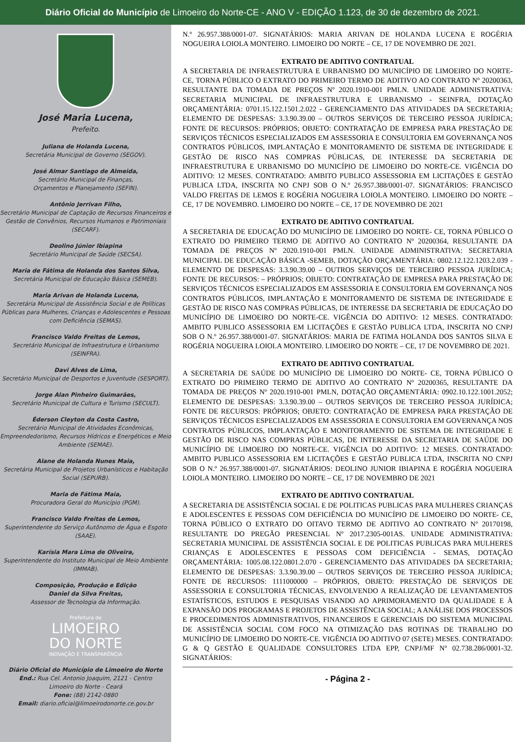Diário Oficial do Município de Limoeiro do Norte-CE - ANO V - EDIÇÃO 1.123, de 30 de dezembro de 2021.
José Maria Lucena,
Prefeito.
Juliana de Holanda Lucena,
Secretária Municipal de Governo (SEGOV).
José Almar Santiago de Almeida,
Secretário Municipal de Finanças,
Orçamentos e Planejamento (SEFIN).
Antônio Jerrivan Filho,
Secretário Municipal de Captação de Recursos Financeiros e Gestão de Convênios, Recursos Humanos e Patrimoniais (SECARF).
Deolino Júnior Ibiapina
Secretário Municipal de Saúde (SECSA).
Maria de Fátima de Holanda dos Santos Silva,
Secretária Municipal de Educação Básica (SEMEB).
Maria Arivan de Holanda Lucena,
Secretária Municipal de Assistência Social e de Políticas Públicas para Mulheres, Crianças e Adolescentes e Pessoas com Deficiência (SEMAS).
Francisco Valdo Freitas de Lemos,
Secretário Municipal de Infraestrutura e Urbanismo (SEINFRA).
Davi Alves de Lima,
Secretário Municipal de Desportos e Juventude (SESPORT).
Jorge Alan Pinheiro Guimarães,
Secretário Municipal de Cultura e Turismo (SECULT).
Éderson Cleyton da Costa Castro,
Secretário Municipal de Atividades Econômicas, Empreendedorismo, Recursos Hídricos e Energéticos e Meio Ambiente (SEMAE).
Alane de Holanda Nunes Maia,
Secretária Municipal de Projetos Urbanísticos e Habitação Social (SEPURB).
Maria de Fátima Maia,
Procuradora Geral do Município (PGM).
Francisco Valdo Freitas de Lemos,
Superintendente do Serviço Autônomo de Água e Esgoto (SAAE).
Karísia Mara Lima de Oliveira,
Superintendente do Instituto Municipal de Meio Ambiente (IMMAB).
Composição, Produção e Edição
Daniel da Silva Freitas,
Assessor de Tecnologia da Informação.
Prefeitura de
LIMOEIRO
DO NORTE
INOVAÇÃO E TRANSPARÊNCIA
Diário Oficial do Município de Limoeiro do Norte
End.: Rua Cel. Antonio Joaquim, 2121 - Centro
Limoeiro do Norte - Ceará
Fone: (88) 2142-0880
Email: diario.oficial@limoeirodonorte.ce.gov.br
N.º 26.957.388/0001-07. SIGNATÁRIOS: MARIA ARIVAN DE HOLANDA LUCENA E ROGÉRIA NOGUEIRA LOIOLA MONTEIRO. LIMOEIRO DO NORTE – CE, 17 DE NOVEMBRO DE 2021.
EXTRATO DE ADITIVO CONTRATUAL
A SECRETARIA DE INFRAESTRUTURA E URBANISMO DO MUNICÍPIO DE LIMOEIRO DO NORTE- CE, TORNA PÚBLICO O EXTRATO DO PRIMEIRO TERMO DE ADITIVO AO CONTRATO Nº 20200363, RESULTANTE DA TOMADA DE PREÇOS Nº 2020.1910-001 PMLN. UNIDADE ADMINISTRATIVA: SECRETARIA MUNICIPAL DE INFRAESTRUTURA E URBANISMO - SEINFRA, DOTAÇÃO ORÇAMENTÁRIA: 0701.15.122.1501.2.022 - GERENCIAMENTO DAS ATIVIDADES DA SECRETARIA; ELEMENTO DE DESPESAS: 3.3.90.39.00 – OUTROS SERVIÇOS DE TERCEIRO PESSOA JURÍDICA; FONTE DE RECURSOS: PRÓPRIOS; OBJETO: CONTRATAÇÃO DE EMPRESA PARA PRESTAÇÃO DE SERVIÇOS TÉCNICOS ESPECIALIZADOS EM ASSESSORIA E CONSULTORIA EM GOVERNANÇA NOS CONTRATOS PÚBLICOS, IMPLANTAÇÃO E MONITORAMENTO DE SISTEMA DE INTEGRIDADE E GESTÃO DE RISCO NAS COMPRAS PÚBLICAS, DE INTERESSE DA SECRETARIA DE INFRAESTRUTURA E URBANISMO DO MUNICÍPIO DE LIMOEIRO DO NORTE-CE. VIGÊNCIA DO ADITIVO: 12 MESES. CONTRATADO: AMBITO PUBLICO ASSESSORIA EM LICITAÇÕES E GESTÃO PUBLICA LTDA, INSCRITA NO CNPJ SOB O N.º 26.957.388/0001-07. SIGNATÁRIOS: FRANCISCO VALDO FREITAS DE LEMOS E ROGÉRIA NOGUEIRA LOIOLA MONTEIRO. LIMOEIRO DO NORTE – CE, 17 DE NOVEMBRO. LIMOEIRO DO NORTE – CE, 17 DE NOVEMBRO DE 2021
EXTRATO DE ADITIVO CONTRATUAL
A SECRETARIA DE EDUCAÇÃO DO MUNICÍPIO DE LIMOEIRO DO NORTE- CE, TORNA PÚBLICO O EXTRATO DO PRIMEIRO TERMO DE ADITIVO AO CONTRATO Nº 20200364, RESULTANTE DA TOMADA DE PREÇOS Nº 2020.1910-001 PMLN. UNIDADE ADMINISTRATIVA: SECRETARIA MUNICIPAL DE EDUCAÇÃO BÁSICA -SEMEB, DOTAÇÃO ORÇAMENTÁRIA: 0802.12.122.1203.2.039 - ELEMENTO DE DESPESAS: 3.3.90.39.00 – OUTROS SERVIÇOS DE TERCEIRO PESSOA JURÍDICA; FONTE DE RECURSOS: – PRÓPRIOS; OBJETO: CONTRATAÇÃO DE EMPRESA PARA PRESTAÇÃO DE SERVIÇOS TÉCNICOS ESPECIALIZADOS EM ASSESSORIA E CONSULTORIA EM GOVERNANÇA NOS CONTRATOS PÚBLICOS, IMPLANTAÇÃO E MONITORAMENTO DE SISTEMA DE INTEGRIDADE E GESTÃO DE RISCO NAS COMPRAS PÚBLICAS, DE INTERESSE DA SECRETARIA DE EDUCAÇÃO DO MUNICÍPIO DE LIMOEIRO DO NORTE-CE. VIGÊNCIA DO ADITIVO: 12 MESES. CONTRATADO: AMBITO PUBLICO ASSESSORIA EM LICITAÇÕES E GESTÃO PUBLICA LTDA, INSCRITA NO CNPJ SOB O N.º 26.957.388/0001-07. SIGNATÁRIOS: MARIA DE FATIMA HOLANDA DOS SANTOS SILVA E ROGÉRIA NOGUEIRA LOIOLA MONTEIRO. LIMOEIRO DO NORTE – CE, 17 DE NOVEMBRO DE 2021.
EXTRATO DE ADITIVO CONTRATUAL
A SECRETARIA DE SAÚDE DO MUNICÍPIO DE LIMOEIRO DO NORTE- CE, TORNA PÚBLICO O EXTRATO DO PRIMEIRO TERMO DE ADITIVO AO CONTRATO Nº 20200365, RESULTANTE DA TOMADA DE PREÇOS Nº 2020.1910-001 PMLN, DOTAÇÃO ORÇAMENTÁRIA: 0902.10.122.1001.2052; ELEMENTO DE DESPESAS: 3.3.90.39.00 – OUTROS SERVIÇOS DE TERCEIRO PESSOA JURÍDICA; FONTE DE RECURSOS: PRÓPRIOS; OBJETO: CONTRATAÇÃO DE EMPRESA PARA PRESTAÇÃO DE SERVIÇOS TÉCNICOS ESPECIALIZADOS EM ASSESSORIA E CONSULTORIA EM GOVERNANÇA NOS CONTRATOS PÚBLICOS, IMPLANTAÇÃO E MONITORAMENTO DE SISTEMA DE INTEGRIDADE E GESTÃO DE RISCO NAS COMPRAS PÚBLICAS, DE INTERESSE DA SECRETARIA DE SAÚDE DO MUNICÍPIO DE LIMOEIRO DO NORTE-CE. VIGÊNCIA DO ADITIVO: 12 MESES. CONTRATADO: AMBITO PUBLICO ASSESSORIA EM LICITAÇÕES E GESTÃO PUBLICA LTDA, INSCRITA NO CNPJ SOB O N.º 26.957.388/0001-07. SIGNATÁRIOS: DEOLINO JUNIOR IBIAPINA E ROGÉRIA NOGUEIRA LOIOLA MONTEIRO. LIMOEIRO DO NORTE – CE, 17 DE NOVEMBRO DE 2021
EXTRATO DE ADITIVO CONTRATUAL
A SECRETARIA DE ASSISTÊNCIA SOCIAL E DE POLITICAS PUBLICAS PARA MULHERES CRIANÇAS E ADOLESCENTES E PESSOAS COM DEFICIÊNCIA DO MUNICÍPIO DE LIMOEIRO DO NORTE- CE, TORNA PÚBLICO O EXTRATO DO OITAVO TERMO DE ADITIVO AO CONTRATO Nº 20170198, RESULTANTE DO PREGÃO PRESENCIAL Nº 2017.2305-001AS. UNIDADE ADMINISTRATIVA: SECRETARIA MUNICIPAL DE ASSISTÊNCIA SOCIAL E DE POLITICAS PUBLICAS PARA MULHERES CRIANÇAS E ADOLESCENTES E PESSOAS COM DEFICIÊNCIA - SEMAS, DOTAÇÃO ORÇAMENTÁRIA: 1005.08.122.0801.2.070 - GERENCIAMENTO DAS ATIVIDADES DA SECRETARIA; ELEMENTO DE DESPESAS: 3.3.90.39.00 – OUTROS SERVIÇOS DE TERCEIRO PESSOA JURÍDICA; FONTE DE RECURSOS: 1111000000 – PRÓPRIOS, OBJETO: PRESTAÇÃO DE SERVIÇOS DE ASSESSORIA E CONSULTORIA TÉCNICAS, ENVOLVENDO A REALIZAÇÃO DE LEVANTAMENTOS ESTATÍSTICOS, ESTUDOS E PESQUISAS VISANDO AO APRIMORAMENTO DA QUALIDADE E À EXPANSÃO DOS PROGRAMAS E PROJETOS DE ASSISTÊNCIA SOCIAL; A ANÁLISE DOS PROCESSOS E PROCEDIMENTOS ADMINISTRATIVOS, FINANCEIROS E GERENCIAIS DO SISTEMA MUNICIPAL DE ASSISTÊNCIA SOCIAL COM FOCO NA OTIMIZAÇÃO DAS ROTINAS DE TRABALHO DO MUNICÍPIO DE LIMOEIRO DO NORTE-CE. VIGÊNCIA DO ADITIVO 07 (SETE) MESES. CONTRATADO: G & Q GESTÃO E QUALIDADE CONSULTORES LTDA EPP, CNPJ/MF Nº 02.738.286/0001-32. SIGNATÁRIOS:
- Página 2 -